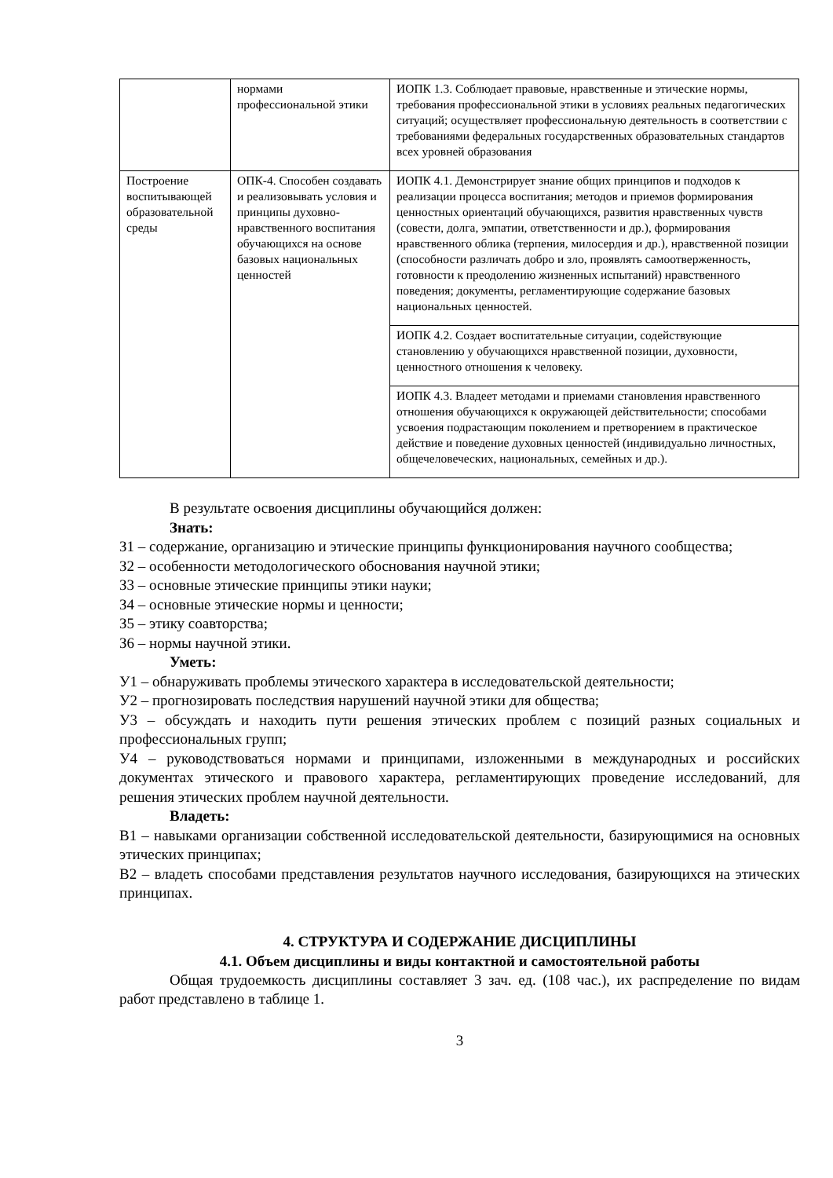| | нормами профессиональной этики | ИОПК 1.3. Соблюдает правовые, нравственные и этические нормы, требования профессиональной этики в условиях реальных педагогических ситуаций; осуществляет профессиональную деятельность в соответствии с требованиями федеральных государственных образовательных стандартов всех уровней образования |
| Построение воспитывающей образовательной среды | ОПК-4. Способен создавать и реализовывать условия и принципы духовно-нравственного воспитания обучающихся на основе базовых национальных ценностей | ИОПК 4.1. Демонстрирует знание общих принципов и подходов к реализации процесса воспитания; методов и приемов формирования ценностных ориентаций обучающихся, развития нравственных чувств (совести, долга, эмпатии, ответственности и др.), формирования нравственного облика (терпения, милосердия и др.), нравственной позиции (способности различать добро и зло, проявлять самоотверженность, готовности к преодолению жизненных испытаний) нравственного поведения; документы, регламентирующие содержание базовых национальных ценностей. |
| | | ИОПК 4.2. Создает воспитательные ситуации, содействующие становлению у обучающихся нравственной позиции, духовности, ценностного отношения к человеку. |
| | | ИОПК 4.3. Владеет методами и приемами становления нравственного отношения обучающихся к окружающей действительности; способами усвоения подрастающим поколением и претворением в практическое действие и поведение духовных ценностей (индивидуально личностных, общечеловеческих, национальных, семейных и др.). |
В результате освоения дисциплины обучающийся должен:
Знать:
З1 – содержание, организацию и этические принципы функционирования научного сообщества;
З2 – особенности методологического обоснования научной этики;
З3 – основные этические принципы этики науки;
З4 – основные этические нормы и ценности;
З5 – этику соавторства;
З6 – нормы научной этики.
Уметь:
У1 – обнаруживать проблемы этического характера в исследовательской деятельности;
У2 – прогнозировать последствия нарушений научной этики для общества;
У3 – обсуждать и находить пути решения этических проблем с позиций разных социальных и профессиональных групп;
У4 – руководствоваться нормами и принципами, изложенными в международных и российских документах этического и правового характера, регламентирующих проведение исследований, для решения этических проблем научной деятельности.
Владеть:
В1 – навыками организации собственной исследовательской деятельности, базирующимися на основных этических принципах;
В2 – владеть способами представления результатов научного исследования, базирующихся на этических принципах.
4. СТРУКТУРА И СОДЕРЖАНИЕ ДИСЦИПЛИНЫ
4.1. Объем дисциплины и виды контактной и самостоятельной работы
Общая трудоемкость дисциплины составляет 3 зач. ед. (108 час.), их распределение по видам работ представлено в таблице 1.
3